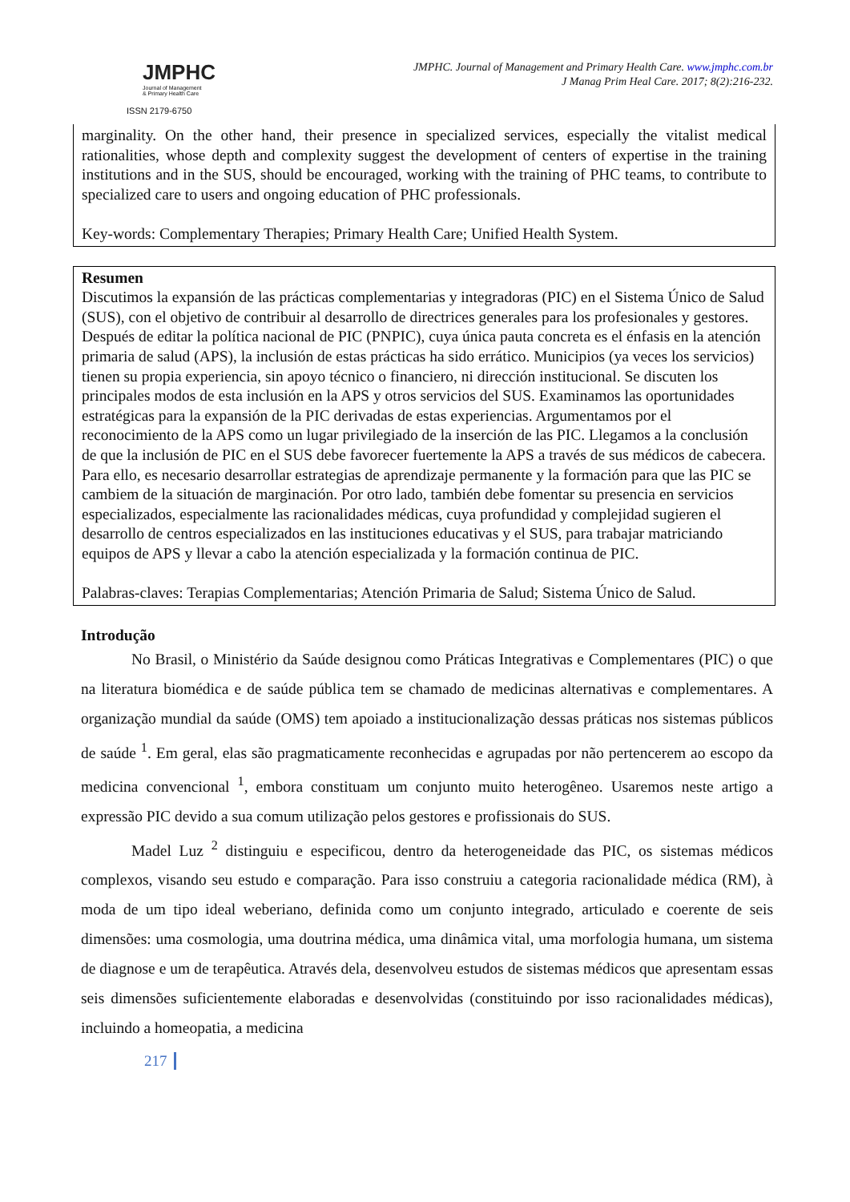JMPHC
Journal of Management
& Primary Health Care
ISSN 2179-6750
JMPHC. Journal of Management and Primary Health Care. www.jmphc.com.br
J Manag Prim Heal Care. 2017; 8(2):216-232.
marginality. On the other hand, their presence in specialized services, especially the vitalist medical rationalities, whose depth and complexity suggest the development of centers of expertise in the training institutions and in the SUS, should be encouraged, working with the training of PHC teams, to contribute to specialized care to users and ongoing education of PHC professionals.
Key-words: Complementary Therapies; Primary Health Care; Unified Health System.
Resumen
Discutimos la expansión de las prácticas complementarias y integradoras (PIC) en el Sistema Único de Salud (SUS), con el objetivo de contribuir al desarrollo de directrices generales para los profesionales y gestores. Después de editar la política nacional de PIC (PNPIC), cuya única pauta concreta es el énfasis en la atención primaria de salud (APS), la inclusión de estas prácticas ha sido errático. Municipios (ya veces los servicios) tienen su propia experiencia, sin apoyo técnico o financiero, ni dirección institucional. Se discuten los principales modos de esta inclusión en la APS y otros servicios del SUS. Examinamos las oportunidades estratégicas para la expansión de la PIC derivadas de estas experiencias. Argumentamos por el reconocimiento de la APS como un lugar privilegiado de la inserción de las PIC. Llegamos a la conclusión de que la inclusión de PIC en el SUS debe favorecer fuertemente la APS a través de sus médicos de cabecera. Para ello, es necesario desarrollar estrategias de aprendizaje permanente y la formación para que las PIC se cambiem de la situación de marginación. Por otro lado, también debe fomentar su presencia en servicios especializados, especialmente las racionalidades médicas, cuya profundidad y complejidad sugieren el desarrollo de centros especializados en las instituciones educativas y el SUS, para trabajar matriciando equipos de APS y llevar a cabo la atención especializada y la formación continua de PIC.
Palabras-claves: Terapias Complementarias; Atención Primaria de Salud; Sistema Único de Salud.
Introdução
No Brasil, o Ministério da Saúde designou como Práticas Integrativas e Complementares (PIC) o que na literatura biomédica e de saúde pública tem se chamado de medicinas alternativas e complementares. A organização mundial da saúde (OMS) tem apoiado a institucionalização dessas práticas nos sistemas públicos de saúde <sup>1</sup>. Em geral, elas são pragmaticamente reconhecidas e agrupadas por não pertencerem ao escopo da medicina convencional <sup>1</sup>, embora constituam um conjunto muito heterogêneo. Usaremos neste artigo a expressão PIC devido a sua comum utilização pelos gestores e profissionais do SUS.
Madel Luz <sup>2</sup> distinguiu e especificou, dentro da heterogeneidade das PIC, os sistemas médicos complexos, visando seu estudo e comparação. Para isso construiu a categoria racionalidade médica (RM), à moda de um tipo ideal weberiano, definida como um conjunto integrado, articulado e coerente de seis dimensões: uma cosmologia, uma doutrina médica, uma dinâmica vital, uma morfologia humana, um sistema de diagnose e um de terapêutica. Através dela, desenvolveu estudos de sistemas médicos que apresentam essas seis dimensões suficientemente elaboradas e desenvolvidas (constituindo por isso racionalidades médicas), incluindo a homeopatia, a medicina
217